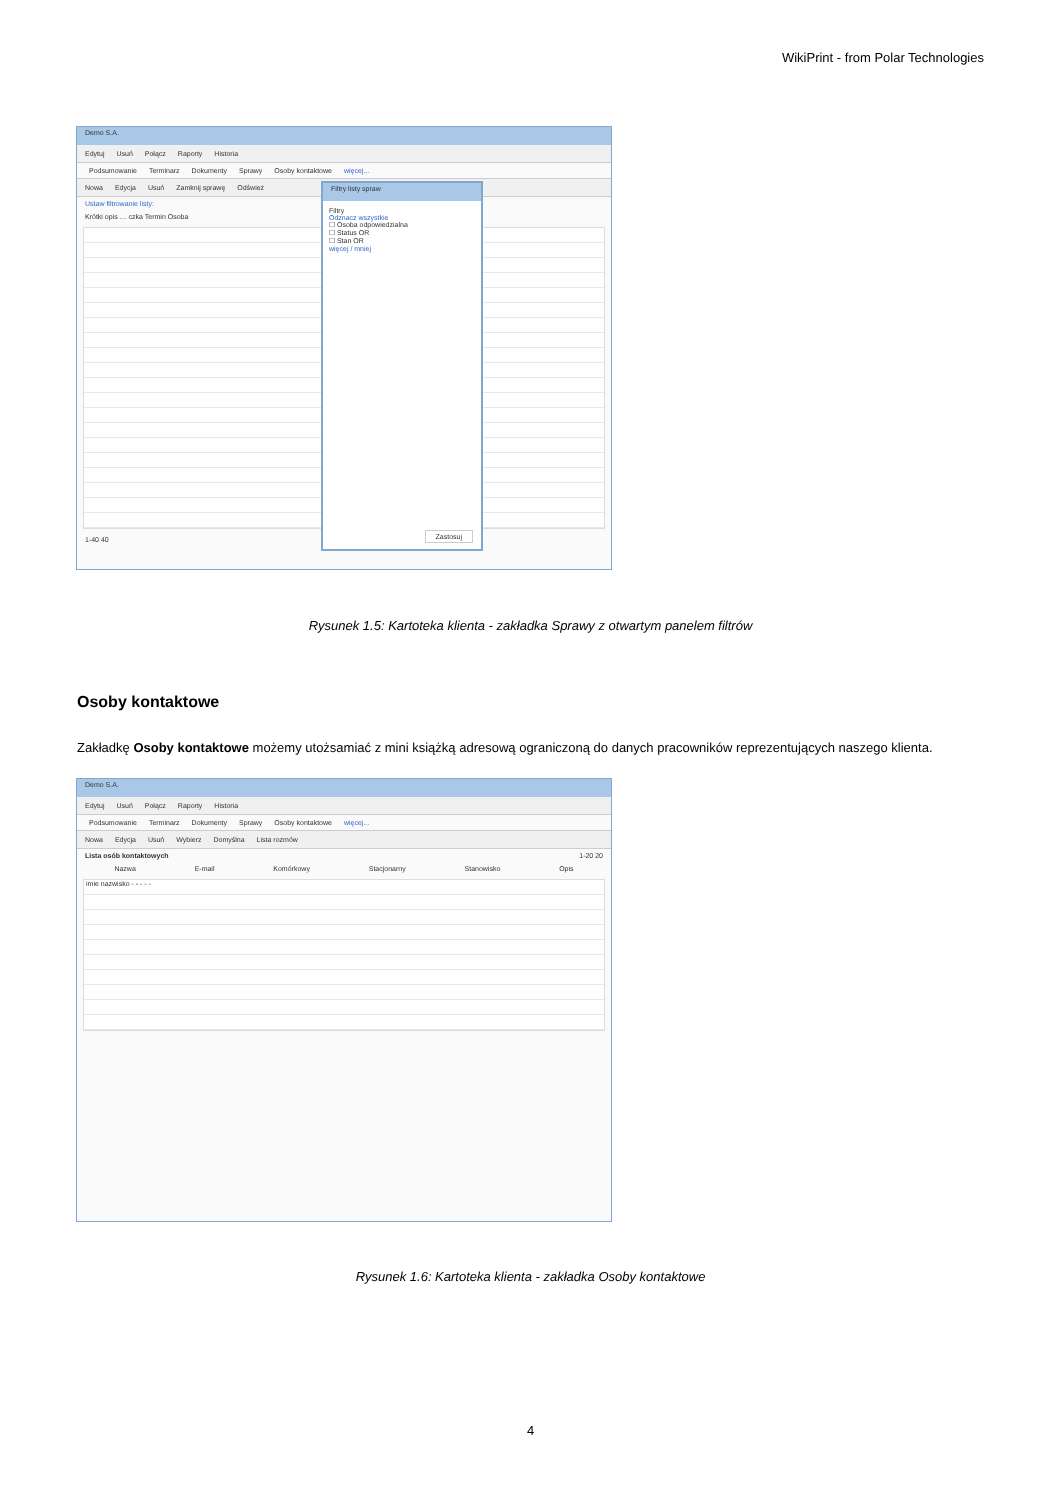WikiPrint - from Polar Technologies
Demo S.A.
Edytuj Usuń Połącz Raporty Historia
Podsumowanie Terminarz Dokumenty Sprawy Osoby kontaktowe więcej...
Nowa Edycja Usuń Zamknij sprawę Odśwież
Ustaw filtrowanie listy:
Krótki opis … czka Termin Osoba
1-40 40
Filtry listy spraw
Filtry
Odznacz wszystkie
☐ Osoba odpowiedzialna
☐ Status OR
☐ Stan OR
więcej / mniej
Zastosuj
Rysunek 1.5: Kartoteka klienta - zakładka Sprawy z otwartym panelem filtrów
Osoby kontaktowe
Zakładkę Osoby kontaktowe możemy utożsamiać z mini książką adresową ograniczoną do danych pracowników reprezentujących naszego klienta.
Demo S.A.
Edytuj Usuń Połącz Raporty Historia
Podsumowanie Terminarz Dokumenty Sprawy Osoby kontaktowe więcej...
Nowa Edycja Usuń Wybierz Domyślna Lista rozmów
Lista osób kontaktowych 1-20 20
Nazwa E-mail Komórkowy Stacjonarny Stanowisko Opis
imie nazwisko - - - - -
Rysunek 1.6: Kartoteka klienta - zakładka Osoby kontaktowe
4